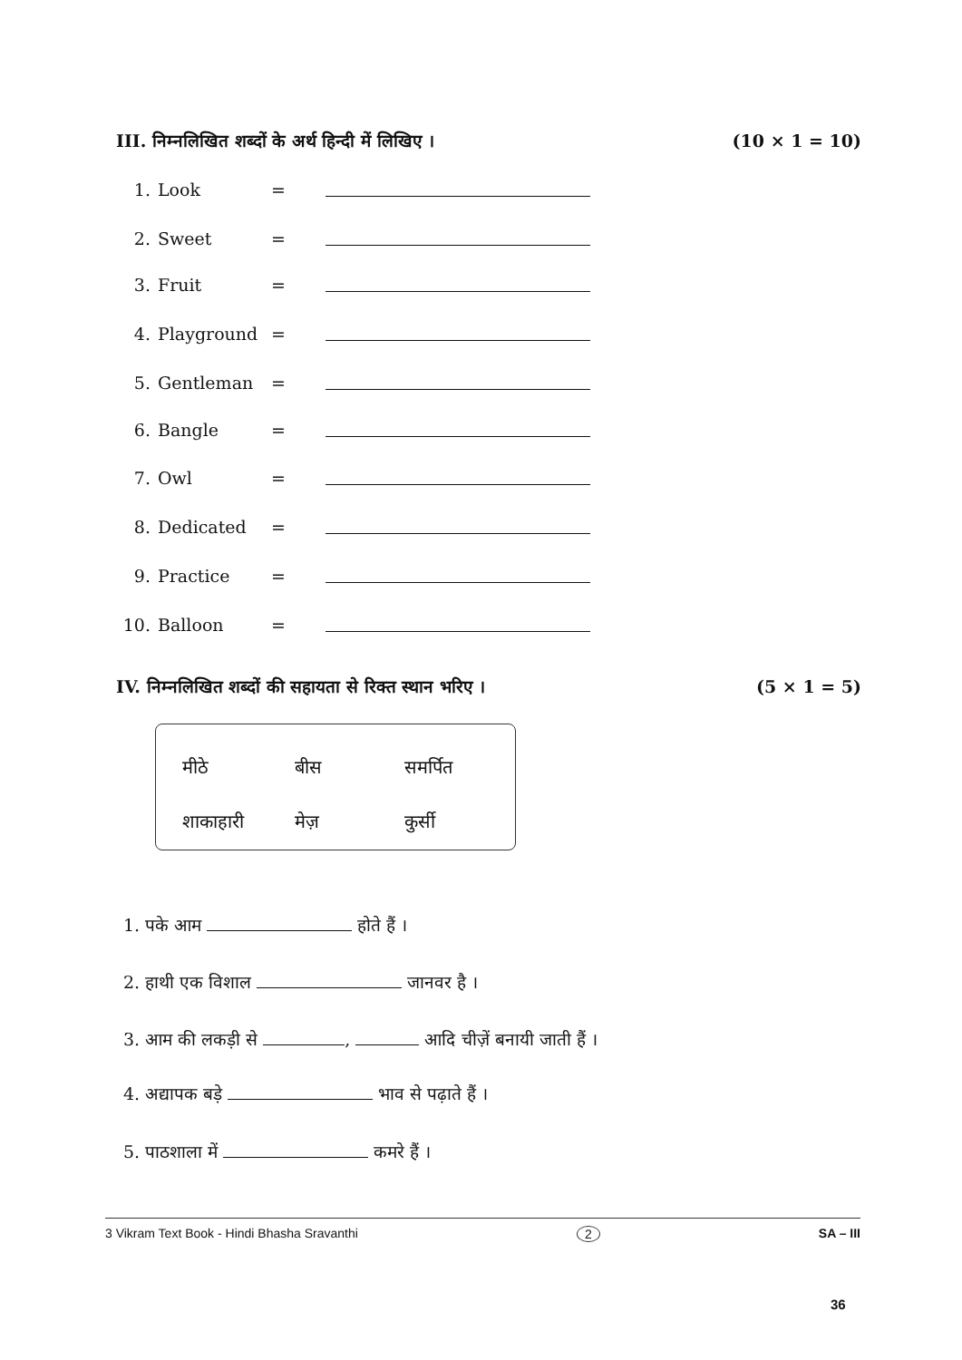III. निम्नलिखित शब्दों के अर्थ हिन्दी में लिखिए । (10 × 1 = 10)
1. Look =
2. Sweet =
3. Fruit =
4. Playground =
5. Gentleman =
6. Bangle =
7. Owl =
8. Dedicated =
9. Practice =
10. Balloon =
IV. निम्नलिखित शब्दों की सहायता से रिक्त स्थान भरिए । (5 × 1 = 5)
| मीठे | बीस | समर्पित |
| शाकाहारी | मेज़ | कुर्सी |
1. पके आम होते हैं ।
2. हाथी एक विशाल जानवर है ।
3. आम की लकड़ी से , आदि चीज़ें बनायी जाती हैं ।
4. अद्यापक बड़े भाव से पढ़ाते हैं ।
5. पाठशाला में कमरे हैं ।
3 Vikram Text Book - Hindi Bhasha Sravanthi 2 SA – III
36